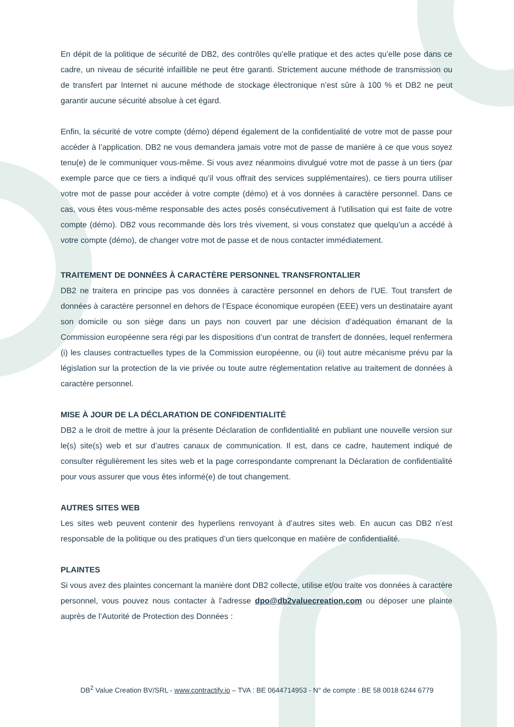En dépit de la politique de sécurité de DB2, des contrôles qu’elle pratique et des actes qu’elle pose dans ce cadre, un niveau de sécurité infaillible ne peut être garanti. Strictement aucune méthode de transmission ou de transfert par Internet ni aucune méthode de stockage électronique n’est sûre à 100 % et DB2 ne peut garantir aucune sécurité absolue à cet égard.
Enfin, la sécurité de votre compte (démo) dépend également de la confidentialité de votre mot de passe pour accéder à l’application. DB2 ne vous demandera jamais votre mot de passe de manière à ce que vous soyez tenu(e) de le communiquer vous-même. Si vous avez néanmoins divulgué votre mot de passe à un tiers (par exemple parce que ce tiers a indiqué qu’il vous offrait des services supplémentaires), ce tiers pourra utiliser votre mot de passe pour accéder à votre compte (démo) et à vos données à caractère personnel. Dans ce cas, vous êtes vous-même responsable des actes posés consécutivement à l’utilisation qui est faite de votre compte (démo). DB2 vous recommande dès lors très vivement, si vous constatez que quelqu’un a accédé à votre compte (démo), de changer votre mot de passe et de nous contacter immédiatement.
TRAITEMENT DE DONNÉES À CARACTÈRE PERSONNEL TRANSFRONTALIER
DB2 ne traitera en principe pas vos données à caractère personnel en dehors de l’UE. Tout transfert de données à caractère personnel en dehors de l’Espace économique européen (EEE) vers un destinataire ayant son domicile ou son siège dans un pays non couvert par une décision d’adéquation émanant de la Commission européenne sera régi par les dispositions d’un contrat de transfert de données, lequel renfermera (i) les clauses contractuelles types de la Commission européenne, ou (ii) tout autre mécanisme prévu par la législation sur la protection de la vie privée ou toute autre réglementation relative au traitement de données à caractère personnel.
MISE À JOUR DE LA DÉCLARATION DE CONFIDENTIALITÉ
DB2 a le droit de mettre à jour la présente Déclaration de confidentialité en publiant une nouvelle version sur le(s) site(s) web et sur d’autres canaux de communication. Il est, dans ce cadre, hautement indiqué de consulter régulièrement les sites web et la page correspondante comprenant la Déclaration de confidentialité pour vous assurer que vous êtes informé(e) de tout changement.
AUTRES SITES WEB
Les sites web peuvent contenir des hyperliens renvoyant à d’autres sites web. En aucun cas DB2 n’est responsable de la politique ou des pratiques d’un tiers quelconque en matière de confidentialité.
PLAINTES
Si vous avez des plaintes concernant la manière dont DB2 collecte, utilise et/ou traite vos données à caractère personnel, vous pouvez nous contacter à l’adresse dpo@db2valuecreation.com ou déposer une plainte auprès de l’Autorité de Protection des Données :
DB<sup>2</sup> Value Creation BV/SRL - www.contractify.io – TVA : BE 0644714953 - N° de compte : BE 58 0018 6244 6779